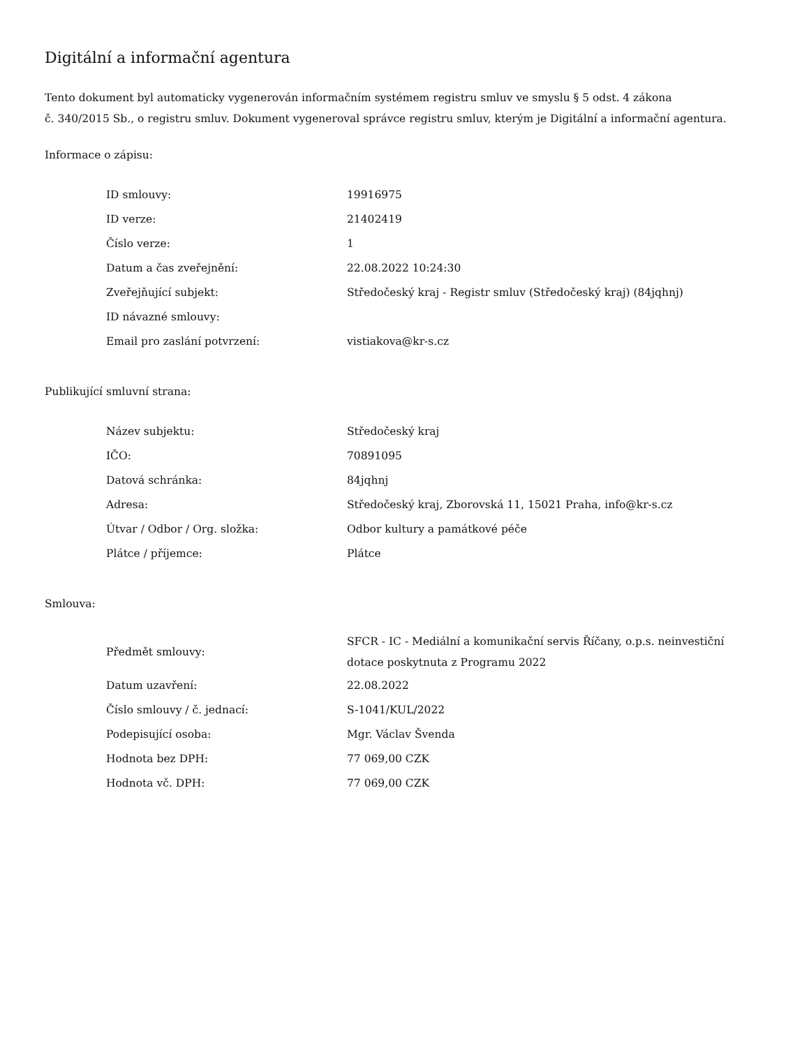Digitální a informační agentura
Tento dokument byl automaticky vygenerován informačním systémem registru smluv ve smyslu § 5 odst. 4 zákona
č. 340/2015 Sb., o registru smluv. Dokument vygeneroval správce registru smluv, kterým je Digitální a informační agentura.
Informace o zápisu:
| ID smlouvy: | 19916975 |
| ID verze: | 21402419 |
| Číslo verze: | 1 |
| Datum a čas zveřejnění: | 22.08.2022 10:24:30 |
| Zveřejňující subjekt: | Středočeský kraj - Registr smluv (Středočeský kraj) (84jqhnj) |
| ID návazné smlouvy: | |
| Email pro zaslání potvrzení: | vistiakova@kr-s.cz |
Publikující smluvní strana:
| Název subjektu: | Středočeský kraj |
| IČO: | 70891095 |
| Datová schránka: | 84jqhnj |
| Adresa: | Středočeský kraj, Zborovská 11, 15021 Praha, info@kr-s.cz |
| Útvar / Odbor / Org. složka: | Odbor kultury a památkové péče |
| Plátce / příjemce: | Plátce |
Smlouva:
| Předmět smlouvy: | SFCR - IC - Mediální a komunikační servis Říčany, o.p.s. neinvestiční dotace poskytnuta z Programu 2022 |
| Datum uzavření: | 22.08.2022 |
| Číslo smlouvy / č. jednací: | S-1041/KUL/2022 |
| Podepisující osoba: | Mgr. Václav Švenda |
| Hodnota bez DPH: | 77 069,00 CZK |
| Hodnota vč. DPH: | 77 069,00 CZK |